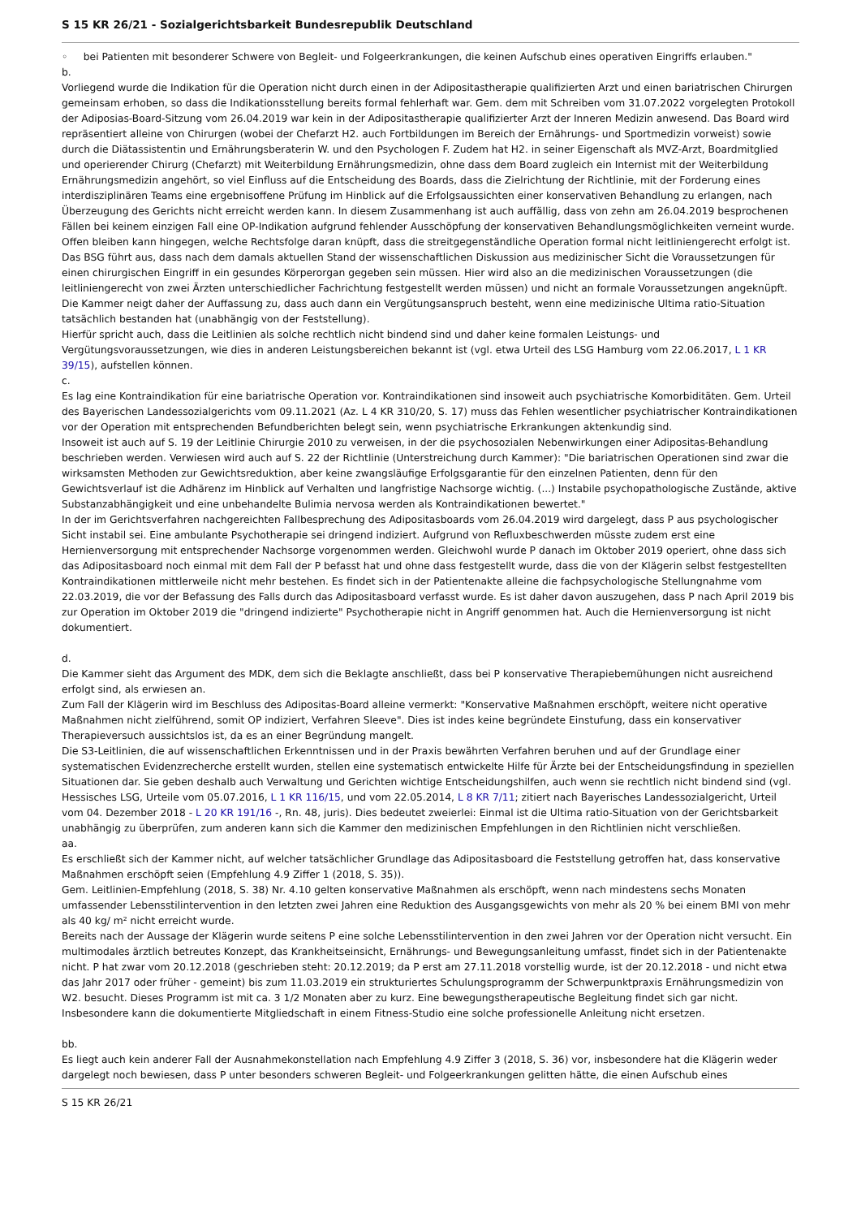S 15 KR 26/21 - Sozialgerichtsbarkeit Bundesrepublik Deutschland
◦ bei Patienten mit besonderer Schwere von Begleit- und Folgeerkrankungen, die keinen Aufschub eines operativen Eingriffs erlauben."
b.
Vorliegend wurde die Indikation für die Operation nicht durch einen in der Adipositastherapie qualifizierten Arzt und einen bariatrischen Chirurgen gemeinsam erhoben, so dass die Indikationsstellung bereits formal fehlerhaft war. Gem. dem mit Schreiben vom 31.07.2022 vorgelegten Protokoll der Adiposias-Board-Sitzung vom 26.04.2019 war kein in der Adipositastherapie qualifizierter Arzt der Inneren Medizin anwesend. Das Board wird repräsentiert alleine von Chirurgen (wobei der Chefarzt H2. auch Fortbildungen im Bereich der Ernährungs- und Sportmedizin vorweist) sowie durch die Diätassistentin und Ernährungsberaterin W. und den Psychologen F. Zudem hat H2. in seiner Eigenschaft als MVZ-Arzt, Boardmitglied und operierender Chirurg (Chefarzt) mit Weiterbildung Ernährungsmedizin, ohne dass dem Board zugleich ein Internist mit der Weiterbildung Ernährungsmedizin angehört, so viel Einfluss auf die Entscheidung des Boards, dass die Zielrichtung der Richtlinie, mit der Forderung eines interdisziplinären Teams eine ergebnisoffene Prüfung im Hinblick auf die Erfolgsaussichten einer konservativen Behandlung zu erlangen, nach Überzeugung des Gerichts nicht erreicht werden kann. In diesem Zusammenhang ist auch auffällig, dass von zehn am 26.04.2019 besprochenen Fällen bei keinem einzigen Fall eine OP-Indikation aufgrund fehlender Ausschöpfung der konservativen Behandlungsmöglichkeiten verneint wurde.
Offen bleiben kann hingegen, welche Rechtsfolge daran knüpft, dass die streitgegenständliche Operation formal nicht leitliniengerecht erfolgt ist. Das BSG führt aus, dass nach dem damals aktuellen Stand der wissenschaftlichen Diskussion aus medizinischer Sicht die Voraussetzungen für einen chirurgischen Eingriff in ein gesundes Körperorgan gegeben sein müssen. Hier wird also an die medizinischen Voraussetzungen (die leitliniengerecht von zwei Ärzten unterschiedlicher Fachrichtung festgestellt werden müssen) und nicht an formale Voraussetzungen angeknüpft. Die Kammer neigt daher der Auffassung zu, dass auch dann ein Vergütungsanspruch besteht, wenn eine medizinische Ultima ratio-Situation tatsächlich bestanden hat (unabhängig von der Feststellung).
Hierfür spricht auch, dass die Leitlinien als solche rechtlich nicht bindend sind und daher keine formalen Leistungs- und Vergütungsvoraussetzungen, wie dies in anderen Leistungsbereichen bekannt ist (vgl. etwa Urteil des LSG Hamburg vom 22.06.2017, L 1 KR 39/15), aufstellen können.
c.
Es lag eine Kontraindikation für eine bariatrische Operation vor. Kontraindikationen sind insoweit auch psychiatrische Komorbiditäten. Gem. Urteil des Bayerischen Landessozialgerichts vom 09.11.2021 (Az. L 4 KR 310/20, S. 17) muss das Fehlen wesentlicher psychiatrischer Kontraindikationen vor der Operation mit entsprechenden Befundberichten belegt sein, wenn psychiatrische Erkrankungen aktenkundig sind.
Insoweit ist auch auf S. 19 der Leitlinie Chirurgie 2010 zu verweisen, in der die psychosozialen Nebenwirkungen einer Adipositas-Behandlung beschrieben werden. Verwiesen wird auch auf S. 22 der Richtlinie (Unterstreichung durch Kammer): "Die bariatrischen Operationen sind zwar die wirksamsten Methoden zur Gewichtsreduktion, aber keine zwangsläufige Erfolgsgarantie für den einzelnen Patienten, denn für den Gewichtsverlauf ist die Adhärenz im Hinblick auf Verhalten und langfristige Nachsorge wichtig. (...) Instabile psychopathologische Zustände, aktive Substanzabhängigkeit und eine unbehandelte Bulimia nervosa werden als Kontraindikationen bewertet."
In der im Gerichtsverfahren nachgereichten Fallbesprechung des Adipositasboards vom 26.04.2019 wird dargelegt, dass P aus psychologischer Sicht instabil sei. Eine ambulante Psychotherapie sei dringend indiziert. Aufgrund von Refluxbeschwerden müsste zudem erst eine Hernienversorgung mit entsprechender Nachsorge vorgenommen werden. Gleichwohl wurde P danach im Oktober 2019 operiert, ohne dass sich das Adipositasboard noch einmal mit dem Fall der P befasst hat und ohne dass festgestellt wurde, dass die von der Klägerin selbst festgestellten Kontraindikationen mittlerweile nicht mehr bestehen. Es findet sich in der Patientenakte alleine die fachpsychologische Stellungnahme vom 22.03.2019, die vor der Befassung des Falls durch das Adipositasboard verfasst wurde. Es ist daher davon auszugehen, dass P nach April 2019 bis zur Operation im Oktober 2019 die "dringend indizierte" Psychotherapie nicht in Angriff genommen hat. Auch die Hernienversorgung ist nicht dokumentiert.
d.
Die Kammer sieht das Argument des MDK, dem sich die Beklagte anschließt, dass bei P konservative Therapiebemühungen nicht ausreichend erfolgt sind, als erwiesen an.
Zum Fall der Klägerin wird im Beschluss des Adipositas-Board alleine vermerkt: "Konservative Maßnahmen erschöpft, weitere nicht operative Maßnahmen nicht zielführend, somit OP indiziert, Verfahren Sleeve". Dies ist indes keine begründete Einstufung, dass ein konservativer Therapieversuch aussichtslos ist, da es an einer Begründung mangelt.
Die S3-Leitlinien, die auf wissenschaftlichen Erkenntnissen und in der Praxis bewährten Verfahren beruhen und auf der Grundlage einer systematischen Evidenzrecherche erstellt wurden, stellen eine systematisch entwickelte Hilfe für Ärzte bei der Entscheidungsfindung in speziellen Situationen dar. Sie geben deshalb auch Verwaltung und Gerichten wichtige Entscheidungshilfen, auch wenn sie rechtlich nicht bindend sind (vgl. Hessisches LSG, Urteile vom 05.07.2016, L 1 KR 116/15, und vom 22.05.2014, L 8 KR 7/11; zitiert nach Bayerisches Landessozialgericht, Urteil vom 04. Dezember 2018 - L 20 KR 191/16 -, Rn. 48, juris). Dies bedeutet zweierlei: Einmal ist die Ultima ratio-Situation von der Gerichtsbarkeit unabhängig zu überprüfen, zum anderen kann sich die Kammer den medizinischen Empfehlungen in den Richtlinien nicht verschließen.
aa.
Es erschließt sich der Kammer nicht, auf welcher tatsächlicher Grundlage das Adipositasboard die Feststellung getroffen hat, dass konservative Maßnahmen erschöpft seien (Empfehlung 4.9 Ziffer 1 (2018, S. 35)).
Gem. Leitlinien-Empfehlung (2018, S. 38) Nr. 4.10 gelten konservative Maßnahmen als erschöpft, wenn nach mindestens sechs Monaten umfassender Lebensstilintervention in den letzten zwei Jahren eine Reduktion des Ausgangsgewichts von mehr als 20 % bei einem BMI von mehr als 40 kg/ m² nicht erreicht wurde.
Bereits nach der Aussage der Klägerin wurde seitens P eine solche Lebensstilintervention in den zwei Jahren vor der Operation nicht versucht. Ein multimodales ärztlich betreutes Konzept, das Krankheitseinsicht, Ernährungs- und Bewegungsanleitung umfasst, findet sich in der Patientenakte nicht. P hat zwar vom 20.12.2018 (geschrieben steht: 20.12.2019; da P erst am 27.11.2018 vorstellig wurde, ist der 20.12.2018 - und nicht etwa das Jahr 2017 oder früher - gemeint) bis zum 11.03.2019 ein strukturiertes Schulungsprogramm der Schwerpunktpraxis Ernährungsmedizin von W2. besucht. Dieses Programm ist mit ca. 3 1/2 Monaten aber zu kurz. Eine bewegungstherapeutische Begleitung findet sich gar nicht. Insbesondere kann die dokumentierte Mitgliedschaft in einem Fitness-Studio eine solche professionelle Anleitung nicht ersetzen.
bb.
Es liegt auch kein anderer Fall der Ausnahmekonstellation nach Empfehlung 4.9 Ziffer 3 (2018, S. 36) vor, insbesondere hat die Klägerin weder dargelegt noch bewiesen, dass P unter besonders schweren Begleit- und Folgeerkrankungen gelitten hätte, die einen Aufschub eines
S 15 KR 26/21